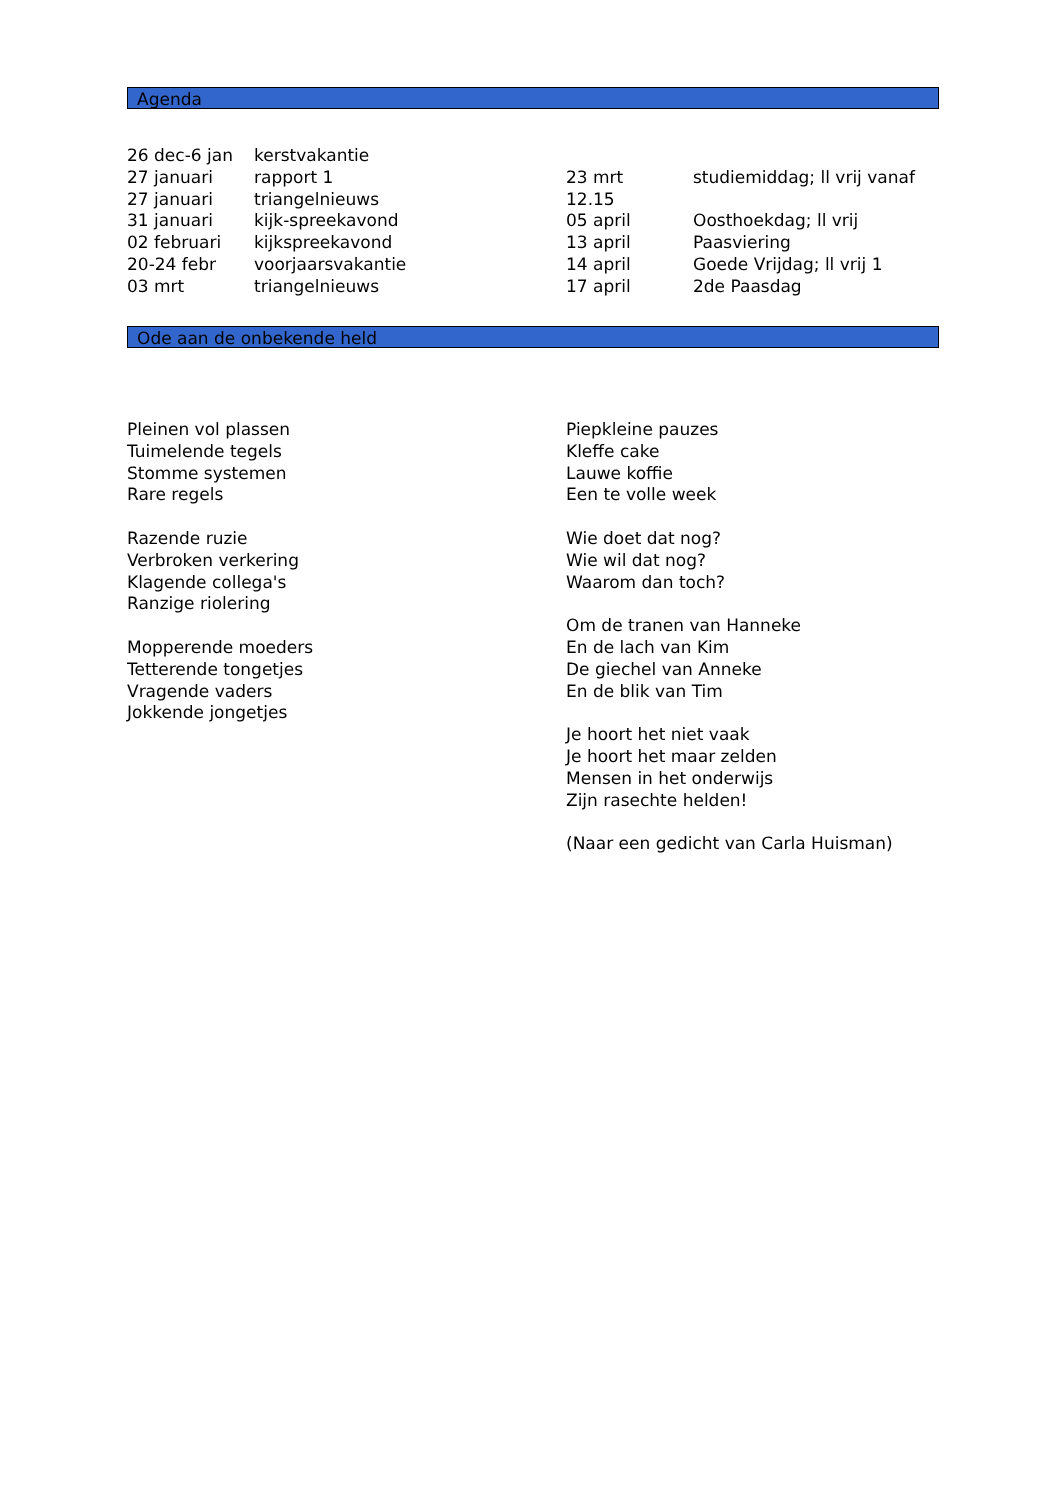Agenda
| 26 dec-6 jan | kerstvakantie |
| 27 januari | rapport 1 |
| 27 januari | triangelnieuws |
| 31 januari | kijk-spreekavond |
| 02 februari | kijkspreekavond |
| 20-24 febr | voorjaarsvakantie |
| 03 mrt | triangelnieuws |
| 23 mrt | studiemiddag; ll vrij vanaf |
| 12.15 | |
| 05 april | Oosthoekdag; ll vrij |
| 13 april | Paasviering |
| 14 april | Goede Vrijdag; ll vrij 1 |
| 17 april | 2de Paasdag |
Ode aan de onbekende held
Pleinen vol plassen
Tuimelende tegels
Stomme systemen
Rare regels
Razende ruzie
Verbroken verkering
Klagende collega's
Ranzige riolering
Mopperende moeders
Tetterende tongetjes
Vragende vaders
Jokkende jongetjes
Piepkleine pauzes
Kleffe cake
Lauwe koffie
Een te volle week
Wie doet dat nog?
Wie wil dat nog?
Waarom dan toch?
Om de tranen van Hanneke
En de lach van Kim
De giechel van Anneke
En de blik van Tim
Je hoort het niet vaak
Je hoort het maar zelden
Mensen in het onderwijs
Zijn rasechte helden!
(Naar een gedicht van Carla Huisman)